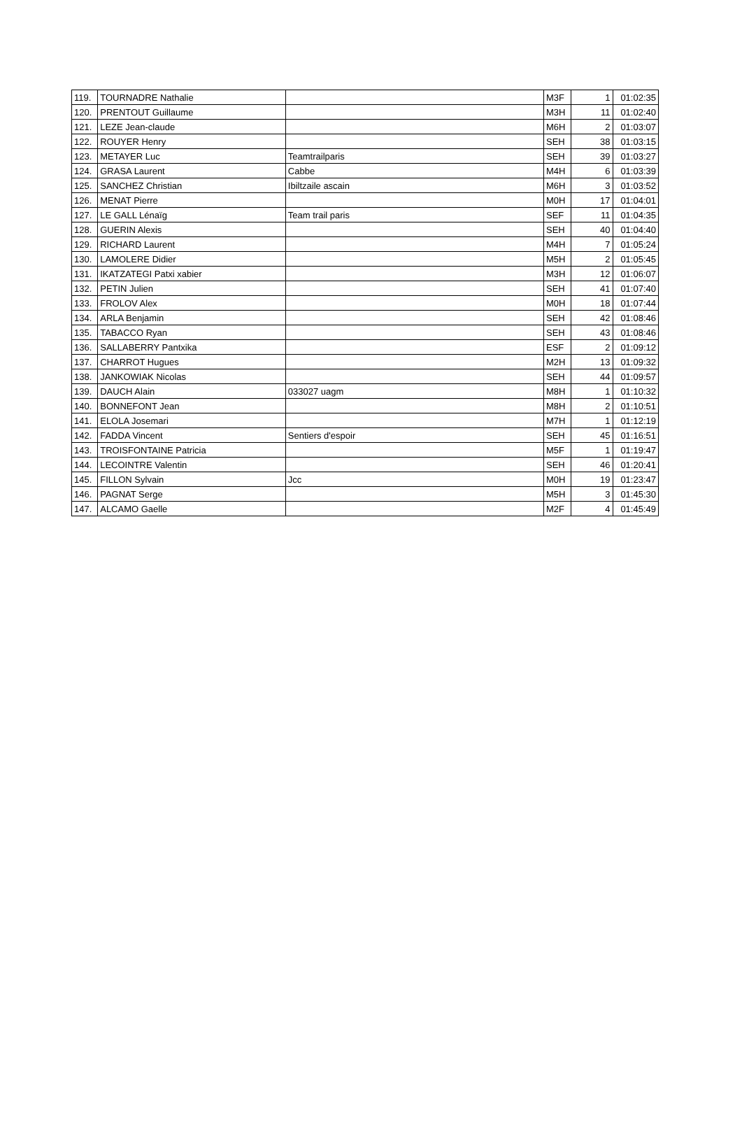| 119. | TOURNADRE Nathalie | | M3F | 1 | 01:02:35 |
| 120. | PRENTOUT Guillaume | | M3H | 11 | 01:02:40 |
| 121. | LEZE Jean-claude | | M6H | 2 | 01:03:07 |
| 122. | ROUYER Henry | | SEH | 38 | 01:03:15 |
| 123. | METAYER Luc | Teamtrailparis | SEH | 39 | 01:03:27 |
| 124. | GRASA Laurent | Cabbe | M4H | 6 | 01:03:39 |
| 125. | SANCHEZ Christian | Ibiltzaile ascain | M6H | 3 | 01:03:52 |
| 126. | MENAT Pierre | | M0H | 17 | 01:04:01 |
| 127. | LE GALL Lénaïg | Team trail paris | SEF | 11 | 01:04:35 |
| 128. | GUERIN Alexis | | SEH | 40 | 01:04:40 |
| 129. | RICHARD Laurent | | M4H | 7 | 01:05:24 |
| 130. | LAMOLERE Didier | | M5H | 2 | 01:05:45 |
| 131. | IKATZATEGI Patxi xabier | | M3H | 12 | 01:06:07 |
| 132. | PETIN Julien | | SEH | 41 | 01:07:40 |
| 133. | FROLOV Alex | | M0H | 18 | 01:07:44 |
| 134. | ARLA Benjamin | | SEH | 42 | 01:08:46 |
| 135. | TABACCO Ryan | | SEH | 43 | 01:08:46 |
| 136. | SALLABERRY Pantxika | | ESF | 2 | 01:09:12 |
| 137. | CHARROT Hugues | | M2H | 13 | 01:09:32 |
| 138. | JANKOWIAK Nicolas | | SEH | 44 | 01:09:57 |
| 139. | DAUCH Alain | 033027 uagm | M8H | 1 | 01:10:32 |
| 140. | BONNEFONT Jean | | M8H | 2 | 01:10:51 |
| 141. | ELOLA Josemari | | M7H | 1 | 01:12:19 |
| 142. | FADDA Vincent | Sentiers d'espoir | SEH | 45 | 01:16:51 |
| 143. | TROISFONTAINE Patricia | | M5F | 1 | 01:19:47 |
| 144. | LECOINTRE Valentin | | SEH | 46 | 01:20:41 |
| 145. | FILLON Sylvain | Jcc | M0H | 19 | 01:23:47 |
| 146. | PAGNAT Serge | | M5H | 3 | 01:45:30 |
| 147. | ALCAMO Gaelle | | M2F | 4 | 01:45:49 |